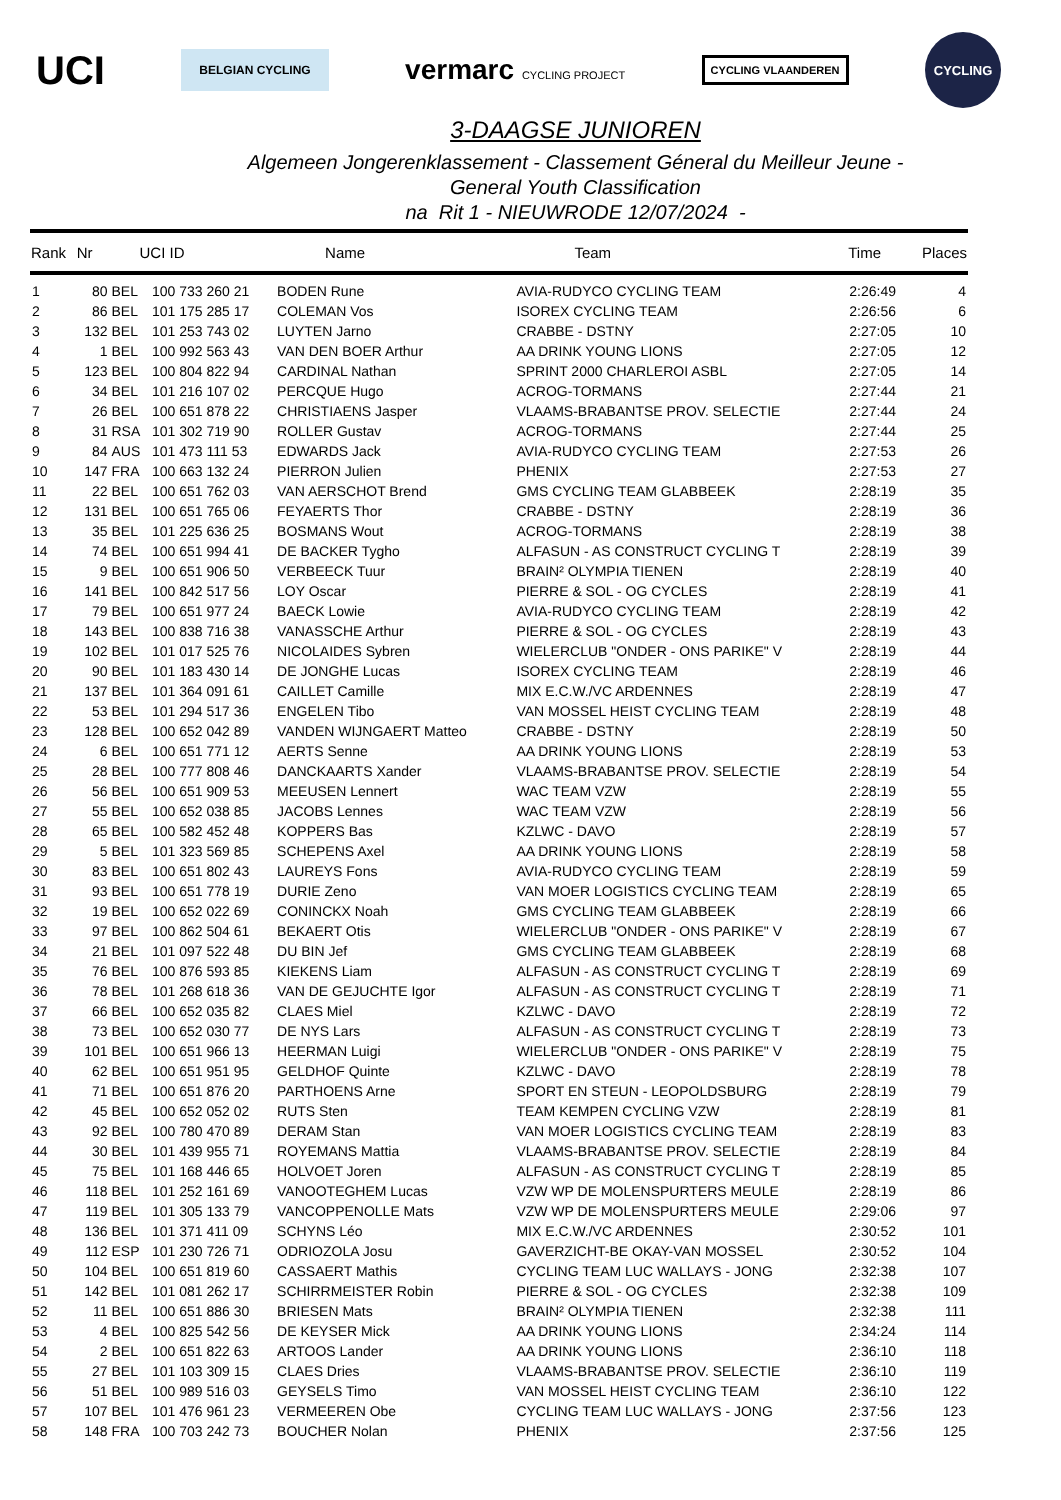UCI
BELGIAN CYCLING
vermarc CYCLING PROJECT
CYCLING VLAANDEREN
CYCLING
3-DAAGSE JUNIOREN
Algemeen Jongerenklassement - Classement Géneral du Meilleur Jeune -
General Youth Classification
na Rit 1 - NIEUWRODE 12/07/2024 -
| Rank | Nr | UCI ID | | Name | Team | Time | Places |
| --- | --- | --- | --- | --- | --- | --- | --- |
| 1 | 80 | BEL | 100 733 260 21 | BODEN Rune | AVIA-RUDYCO CYCLING TEAM | 2:26:49 | 4 |
| 2 | 86 | BEL | 101 175 285 17 | COLEMAN Vos | ISOREX CYCLING TEAM | 2:26:56 | 6 |
| 3 | 132 | BEL | 101 253 743 02 | LUYTEN Jarno | CRABBE - DSTNY | 2:27:05 | 10 |
| 4 | 1 | BEL | 100 992 563 43 | VAN DEN BOER Arthur | AA DRINK YOUNG LIONS | 2:27:05 | 12 |
| 5 | 123 | BEL | 100 804 822 94 | CARDINAL Nathan | SPRINT 2000 CHARLEROI ASBL | 2:27:05 | 14 |
| 6 | 34 | BEL | 101 216 107 02 | PERCQUE Hugo | ACROG-TORMANS | 2:27:44 | 21 |
| 7 | 26 | BEL | 100 651 878 22 | CHRISTIAENS Jasper | VLAAMS-BRABANTSE PROV. SELECTIE | 2:27:44 | 24 |
| 8 | 31 | RSA | 101 302 719 90 | ROLLER Gustav | ACROG-TORMANS | 2:27:44 | 25 |
| 9 | 84 | AUS | 101 473 111 53 | EDWARDS Jack | AVIA-RUDYCO CYCLING TEAM | 2:27:53 | 26 |
| 10 | 147 | FRA | 100 663 132 24 | PIERRON Julien | PHENIX | 2:27:53 | 27 |
| 11 | 22 | BEL | 100 651 762 03 | VAN AERSCHOT Brend | GMS CYCLING TEAM GLABBEEK | 2:28:19 | 35 |
| 12 | 131 | BEL | 100 651 765 06 | FEYAERTS Thor | CRABBE - DSTNY | 2:28:19 | 36 |
| 13 | 35 | BEL | 101 225 636 25 | BOSMANS Wout | ACROG-TORMANS | 2:28:19 | 38 |
| 14 | 74 | BEL | 100 651 994 41 | DE BACKER Tygho | ALFASUN - AS CONSTRUCT CYCLING T | 2:28:19 | 39 |
| 15 | 9 | BEL | 100 651 906 50 | VERBEECK Tuur | BRAIN² OLYMPIA TIENEN | 2:28:19 | 40 |
| 16 | 141 | BEL | 100 842 517 56 | LOY Oscar | PIERRE & SOL - OG CYCLES | 2:28:19 | 41 |
| 17 | 79 | BEL | 100 651 977 24 | BAECK Lowie | AVIA-RUDYCO CYCLING TEAM | 2:28:19 | 42 |
| 18 | 143 | BEL | 100 838 716 38 | VANASSCHE Arthur | PIERRE & SOL - OG CYCLES | 2:28:19 | 43 |
| 19 | 102 | BEL | 101 017 525 76 | NICOLAIDES Sybren | WIELERCLUB "ONDER - ONS PARIKE" V | 2:28:19 | 44 |
| 20 | 90 | BEL | 101 183 430 14 | DE JONGHE Lucas | ISOREX CYCLING TEAM | 2:28:19 | 46 |
| 21 | 137 | BEL | 101 364 091 61 | CAILLET Camille | MIX E.C.W./VC ARDENNES | 2:28:19 | 47 |
| 22 | 53 | BEL | 101 294 517 36 | ENGELEN Tibo | VAN MOSSEL HEIST CYCLING TEAM | 2:28:19 | 48 |
| 23 | 128 | BEL | 100 652 042 89 | VANDEN WIJNGAERT Matteo | CRABBE - DSTNY | 2:28:19 | 50 |
| 24 | 6 | BEL | 100 651 771 12 | AERTS Senne | AA DRINK YOUNG LIONS | 2:28:19 | 53 |
| 25 | 28 | BEL | 100 777 808 46 | DANCKAARTS Xander | VLAAMS-BRABANTSE PROV. SELECTIE | 2:28:19 | 54 |
| 26 | 56 | BEL | 100 651 909 53 | MEEUSEN Lennert | WAC TEAM VZW | 2:28:19 | 55 |
| 27 | 55 | BEL | 100 652 038 85 | JACOBS Lennes | WAC TEAM VZW | 2:28:19 | 56 |
| 28 | 65 | BEL | 100 582 452 48 | KOPPERS Bas | KZLWC - DAVO | 2:28:19 | 57 |
| 29 | 5 | BEL | 101 323 569 85 | SCHEPENS Axel | AA DRINK YOUNG LIONS | 2:28:19 | 58 |
| 30 | 83 | BEL | 100 651 802 43 | LAUREYS Fons | AVIA-RUDYCO CYCLING TEAM | 2:28:19 | 59 |
| 31 | 93 | BEL | 100 651 778 19 | DURIE Zeno | VAN MOER LOGISTICS CYCLING TEAM | 2:28:19 | 65 |
| 32 | 19 | BEL | 100 652 022 69 | CONINCKX Noah | GMS CYCLING TEAM GLABBEEK | 2:28:19 | 66 |
| 33 | 97 | BEL | 100 862 504 61 | BEKAERT Otis | WIELERCLUB "ONDER - ONS PARIKE" V | 2:28:19 | 67 |
| 34 | 21 | BEL | 101 097 522 48 | DU BIN Jef | GMS CYCLING TEAM GLABBEEK | 2:28:19 | 68 |
| 35 | 76 | BEL | 100 876 593 85 | KIEKENS Liam | ALFASUN - AS CONSTRUCT CYCLING T | 2:28:19 | 69 |
| 36 | 78 | BEL | 101 268 618 36 | VAN DE GEJUCHTE Igor | ALFASUN - AS CONSTRUCT CYCLING T | 2:28:19 | 71 |
| 37 | 66 | BEL | 100 652 035 82 | CLAES Miel | KZLWC - DAVO | 2:28:19 | 72 |
| 38 | 73 | BEL | 100 652 030 77 | DE NYS Lars | ALFASUN - AS CONSTRUCT CYCLING T | 2:28:19 | 73 |
| 39 | 101 | BEL | 100 651 966 13 | HEERMAN Luigi | WIELERCLUB "ONDER - ONS PARIKE" V | 2:28:19 | 75 |
| 40 | 62 | BEL | 100 651 951 95 | GELDHOF Quinte | KZLWC - DAVO | 2:28:19 | 78 |
| 41 | 71 | BEL | 100 651 876 20 | PARTHOENS Arne | SPORT EN STEUN - LEOPOLDSBURG | 2:28:19 | 79 |
| 42 | 45 | BEL | 100 652 052 02 | RUTS Sten | TEAM KEMPEN CYCLING VZW | 2:28:19 | 81 |
| 43 | 92 | BEL | 100 780 470 89 | DERAM Stan | VAN MOER LOGISTICS CYCLING TEAM | 2:28:19 | 83 |
| 44 | 30 | BEL | 101 439 955 71 | ROYEMANS Mattia | VLAAMS-BRABANTSE PROV. SELECTIE | 2:28:19 | 84 |
| 45 | 75 | BEL | 101 168 446 65 | HOLVOET Joren | ALFASUN - AS CONSTRUCT CYCLING T | 2:28:19 | 85 |
| 46 | 118 | BEL | 101 252 161 69 | VANOOTEGHEM Lucas | VZW WP DE MOLENSPURTERS MEULE | 2:28:19 | 86 |
| 47 | 119 | BEL | 101 305 133 79 | VANCOPPENOLLE Mats | VZW WP DE MOLENSPURTERS MEULE | 2:29:06 | 97 |
| 48 | 136 | BEL | 101 371 411 09 | SCHYNS Léo | MIX E.C.W./VC ARDENNES | 2:30:52 | 101 |
| 49 | 112 | ESP | 101 230 726 71 | ODRIOZOLA Josu | GAVERZICHT-BE OKAY-VAN MOSSEL | 2:30:52 | 104 |
| 50 | 104 | BEL | 100 651 819 60 | CASSAERT Mathis | CYCLING TEAM LUC WALLAYS - JONG | 2:32:38 | 107 |
| 51 | 142 | BEL | 101 081 262 17 | SCHIRRMEISTER Robin | PIERRE & SOL - OG CYCLES | 2:32:38 | 109 |
| 52 | 11 | BEL | 100 651 886 30 | BRIESEN Mats | BRAIN² OLYMPIA TIENEN | 2:32:38 | 111 |
| 53 | 4 | BEL | 100 825 542 56 | DE KEYSER Mick | AA DRINK YOUNG LIONS | 2:34:24 | 114 |
| 54 | 2 | BEL | 100 651 822 63 | ARTOOS Lander | AA DRINK YOUNG LIONS | 2:36:10 | 118 |
| 55 | 27 | BEL | 101 103 309 15 | CLAES Dries | VLAAMS-BRABANTSE PROV. SELECTIE | 2:36:10 | 119 |
| 56 | 51 | BEL | 100 989 516 03 | GEYSELS Timo | VAN MOSSEL HEIST CYCLING TEAM | 2:36:10 | 122 |
| 57 | 107 | BEL | 101 476 961 23 | VERMEEREN Obe | CYCLING TEAM LUC WALLAYS - JONG | 2:37:56 | 123 |
| 58 | 148 | FRA | 100 703 242 73 | BOUCHER Nolan | PHENIX | 2:37:56 | 125 |